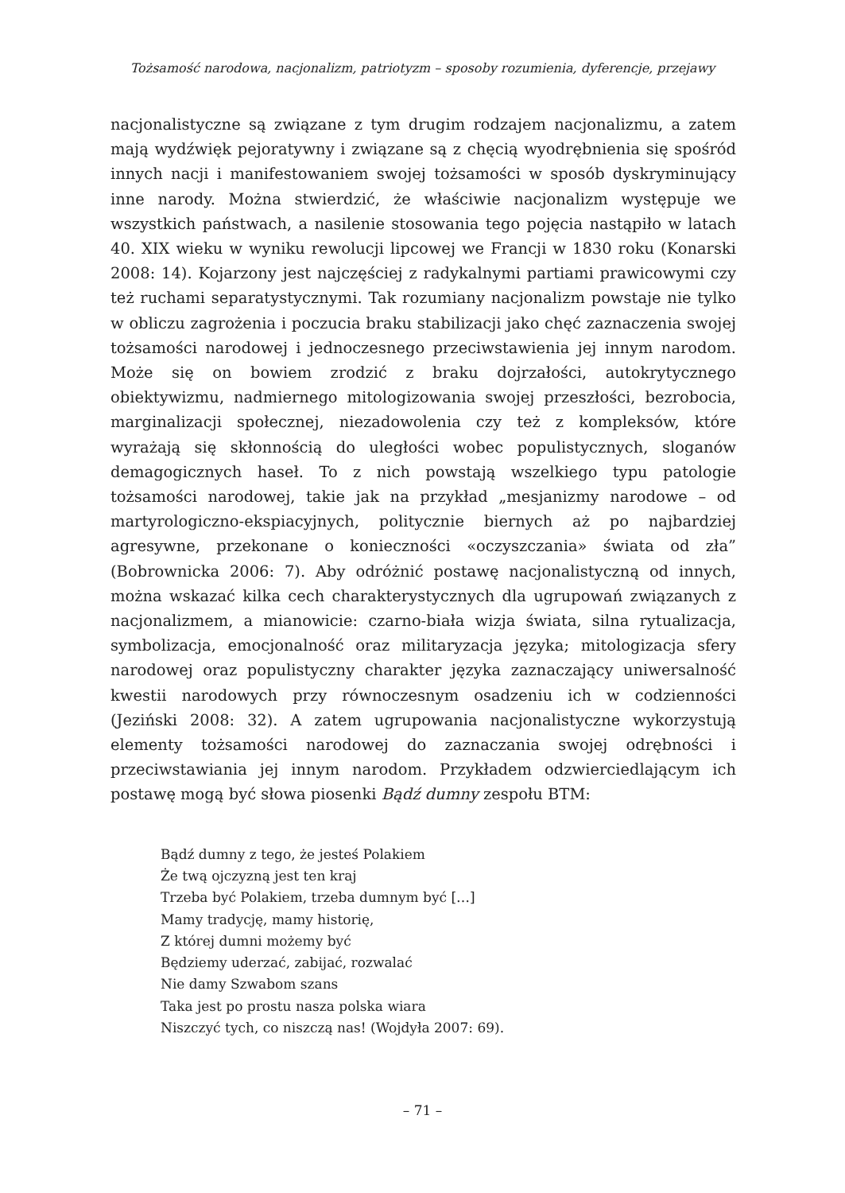Tożsamość narodowa, nacjonalizm, patriotyzm – sposoby rozumienia, dyferencje, przejawy
nacjonalistyczne są związane z tym drugim rodzajem nacjonalizmu, a zatem mają wydźwięk pejoratywny i związane są z chęcią wyodrębnienia się spośród innych nacji i manifestowaniem swojej tożsamości w sposób dyskryminujący inne narody. Można stwierdzić, że właściwie nacjonalizm występuje we wszystkich państwach, a nasilenie stosowania tego pojęcia nastąpiło w latach 40. XIX wieku w wyniku rewolucji lipcowej we Francji w 1830 roku (Konarski 2008: 14). Kojarzony jest najczęściej z radykalnymi partiami prawicowymi czy też ruchami separatystycznymi. Tak rozumiany nacjonalizm powstaje nie tylko w obliczu zagrożenia i poczucia braku stabilizacji jako chęć zaznaczenia swojej tożsamości narodowej i jednoczesnego przeciwstawienia jej innym narodom. Może się on bowiem zrodzić z braku dojrzałości, autokrytycznego obiektywizmu, nadmiernego mitologizowania swojej przeszłości, bezrobocia, marginalizacji społecznej, niezadowolenia czy też z kompleksów, które wyrażają się skłonnością do uległości wobec populistycznych, sloganów demagogicznych haseł. To z nich powstają wszelkiego typu patologie tożsamości narodowej, takie jak na przykład „mesjanizmy narodowe – od martyrologiczno-ekspiacyjnych, politycznie biernych aż po najbardziej agresywne, przekonane o konieczności «oczyszczania» świata od zła” (Bobrownicka 2006: 7). Aby odróżnić postawę nacjonalistyczną od innych, można wskazać kilka cech charakterystycznych dla ugrupowań związanych z nacjonalizmem, a mianowicie: czarno-biała wizja świata, silna rytualizacja, symbolizacja, emocjonalność oraz militaryzacja języka; mitologizacja sfery narodowej oraz populistyczny charakter języka zaznaczający uniwersalność kwestii narodowych przy równoczesnym osadzeniu ich w codzienności (Jeziński 2008: 32). A zatem ugrupowania nacjonalistyczne wykorzystują elementy tożsamości narodowej do zaznaczania swojej odrębności i przeciwstawiania jej innym narodom. Przykładem odzwierciedlającym ich postawę mogą być słowa piosenki Bądź dumny zespołu BTM:
Bądź dumny z tego, że jesteś Polakiem
Że twą ojczyzną jest ten kraj
Trzeba być Polakiem, trzeba dumnym być […]
Mamy tradycję, mamy historię,
Z której dumni możemy być
Będziemy uderzać, zabijać, rozwalać
Nie damy Szwabom szans
Taka jest po prostu nasza polska wiara
Niszczyć tych, co niszczą nas! (Wojdyła 2007: 69).
– 71 –